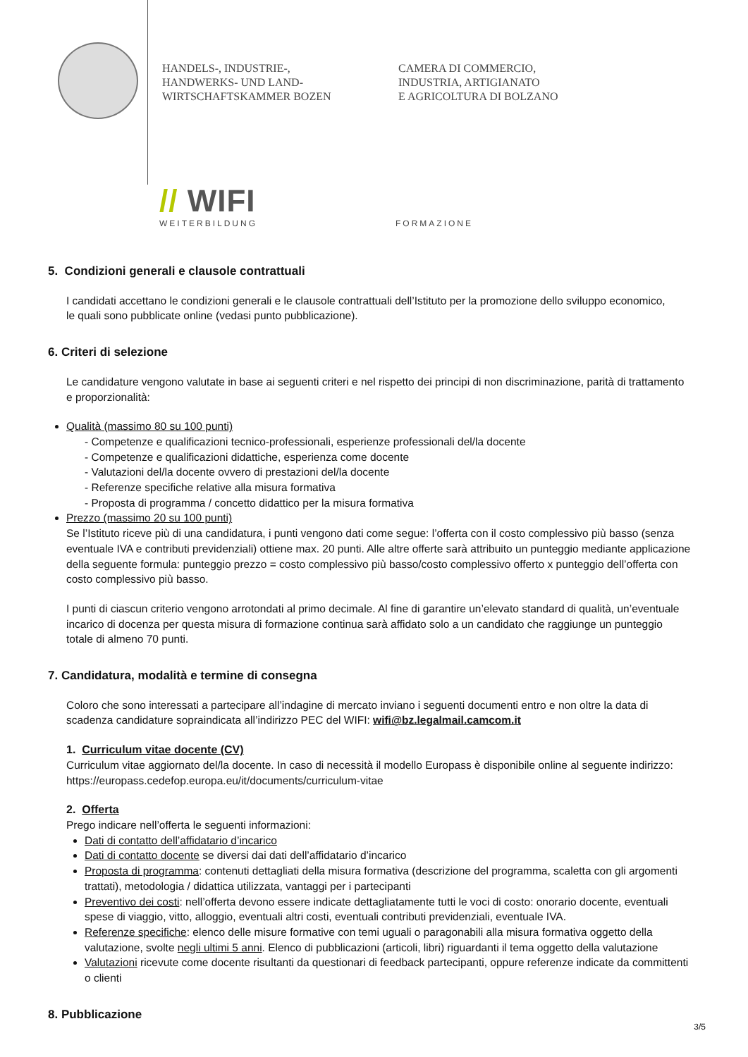HANDELS-, INDUSTRIE-,
HANDWERKS- UND LAND-
WIRTSCHAFTSKAMMER BOZEN
CAMERA DI COMMERCIO,
INDUSTRIA, ARTIGIANATO
E AGRICOLTURA DI BOLZANO
// WIFI
WEITERBILDUNG FORMAZIONE
5. Condizioni generali e clausole contrattuali
I candidati accettano le condizioni generali e le clausole contrattuali dell’Istituto per la promozione dello sviluppo economico,
le quali sono pubblicate online (vedasi punto pubblicazione).
6. Criteri di selezione
Le candidature vengono valutate in base ai seguenti criteri e nel rispetto dei principi di non discriminazione, parità di trattamento e proporzionalità:
Qualità (massimo 80 su 100 punti)
- Competenze e qualificazioni tecnico-professionali, esperienze professionali del/la docente
- Competenze e qualificazioni didattiche, esperienza come docente
- Valutazioni del/la docente ovvero di prestazioni del/la docente
- Referenze specifiche relative alla misura formativa
- Proposta di programma / concetto didattico per la misura formativa
Prezzo (massimo 20 su 100 punti)
Se l’Istituto riceve più di una candidatura, i punti vengono dati come segue: l’offerta con il costo complessivo più basso (senza eventuale IVA e contributi previdenziali) ottiene max. 20 punti. Alle altre offerte sarà attribuito un punteggio mediante applicazione della seguente formula: punteggio prezzo = costo complessivo più basso/costo complessivo offerto x punteggio dell’offerta con costo complessivo più basso.
I punti di ciascun criterio vengono arrotondati al primo decimale. Al fine di garantire un’elevato standard di qualità, un’eventuale incarico di docenza per questa misura di formazione continua sarà affidato solo a un candidato che raggiunge un punteggio totale di almeno 70 punti.
7. Candidatura, modalità e termine di consegna
Coloro che sono interessati a partecipare all’indagine di mercato inviano i seguenti documenti entro e non oltre la data di scadenza candidature sopraindicata all’indirizzo PEC del WIFI: wifi@bz.legalmail.camcom.it
1. Curriculum vitae docente (CV)
Curriculum vitae aggiornato del/la docente. In caso di necessità il modello Europass è disponibile online al seguente indirizzo: https://europass.cedefop.europa.eu/it/documents/curriculum-vitae
2. Offerta
Prego indicare nell’offerta le seguenti informazioni:
Dati di contatto dell’affidatario d’incarico
Dati di contatto docente se diversi dai dati dell’affidatario d’incarico
Proposta di programma: contenuti dettagliati della misura formativa (descrizione del programma, scaletta con gli argomenti trattati), metodologia / didattica utilizzata, vantaggi per i partecipanti
Preventivo dei costi: nell’offerta devono essere indicate dettagliatamente tutti le voci di costo: onorario docente, eventuali spese di viaggio, vitto, alloggio, eventuali altri costi, eventuali contributi previdenziali, eventuale IVA.
Referenze specifiche: elenco delle misure formative con temi uguali o paragonabili alla misura formativa oggetto della valutazione, svolte negli ultimi 5 anni. Elenco di pubblicazioni (articoli, libri) riguardanti il tema oggetto della valutazione
Valutazioni ricevute come docente risultanti da questionari di feedback partecipanti, oppure referenze indicate da committenti o clienti
8. Pubblicazione
3/5